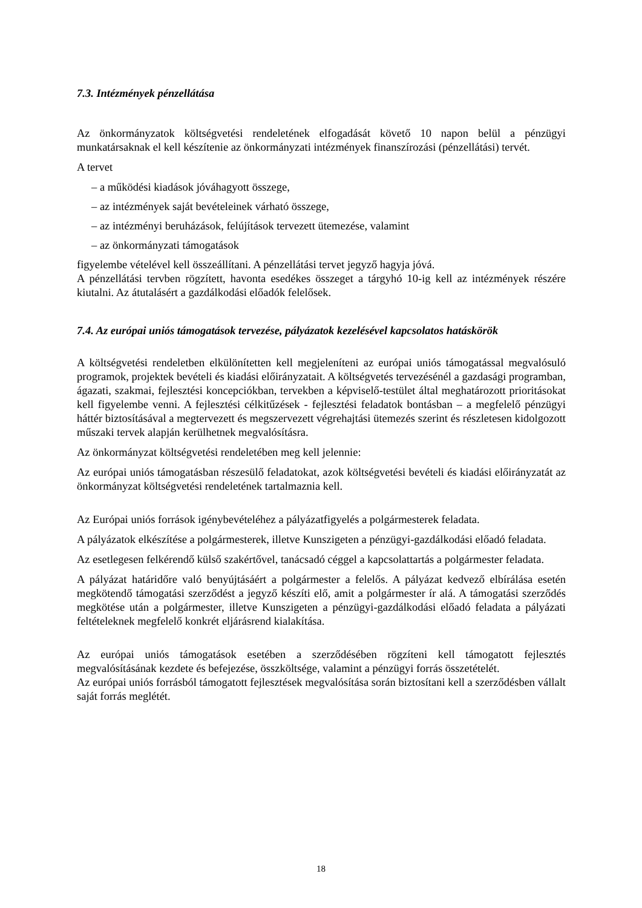7.3. Intézmények pénzellátása
Az önkormányzatok költségvetési rendeletének elfogadását követő 10 napon belül a pénzügyi munkatársaknak el kell készítenie az önkormányzati intézmények finanszírozási (pénzellátási) tervét.
A tervet
– a működési kiadások jóváhagyott összege,
– az intézmények saját bevételeinek várható összege,
– az intézményi beruházások, felújítások tervezett ütemezése, valamint
– az önkormányzati támogatások
figyelembe vételével kell összeállítani. A pénzellátási tervet jegyző hagyja jóvá.
A pénzellátási tervben rögzített, havonta esedékes összeget a tárgyhó 10-ig kell az intézmények részére kiutalni. Az átutalásért a gazdálkodási előadók felelősek.
7.4. Az európai uniós támogatások tervezése, pályázatok kezelésével kapcsolatos hatáskörök
A költségvetési rendeletben elkülönítetten kell megjeleníteni az európai uniós támogatással megvalósuló programok, projektek bevételi és kiadási előirányzatait. A költségvetés tervezésénél a gazdasági programban, ágazati, szakmai, fejlesztési koncepciókban, tervekben a képviselő-testület által meghatározott prioritásokat kell figyelembe venni. A fejlesztési célkitűzések - fejlesztési feladatok bontásban – a megfelelő pénzügyi háttér biztosításával a megtervezett és megszervezett végrehajtási ütemezés szerint és részletesen kidolgozott műszaki tervek alapján kerülhetnek megvalósításra.
Az önkormányzat költségvetési rendeletében meg kell jelennie:
Az európai uniós támogatásban részesülő feladatokat, azok költségvetési bevételi és kiadási előirányzatát az önkormányzat költségvetési rendeletének tartalmaznia kell.
Az Európai uniós források igénybevételéhez a pályázatfigyelés a polgármesterek feladata.
A pályázatok elkészítése a polgármesterek, illetve Kunszigeten a pénzügyi-gazdálkodási előadó feladata.
Az esetlegesen felkérendő külső szakértővel, tanácsadó céggel a kapcsolattartás a polgármester feladata.
A pályázat határidőre való benyújtásáért a polgármester a felelős. A pályázat kedvező elbírálása esetén megkötendő támogatási szerződést a jegyző készíti elő, amit a polgármester ír alá. A támogatási szerződés megkötése után a polgármester, illetve Kunszigeten a pénzügyi-gazdálkodási előadó feladata a pályázati feltételeknek megfelelő konkrét eljárásrend kialakítása.
Az európai uniós támogatások esetében a szerződésében rögzíteni kell támogatott fejlesztés megvalósításának kezdete és befejezése, összköltsége, valamint a pénzügyi forrás összetételét.
Az európai uniós forrásból támogatott fejlesztések megvalósítása során biztosítani kell a szerződésben vállalt saját forrás meglétét.
18